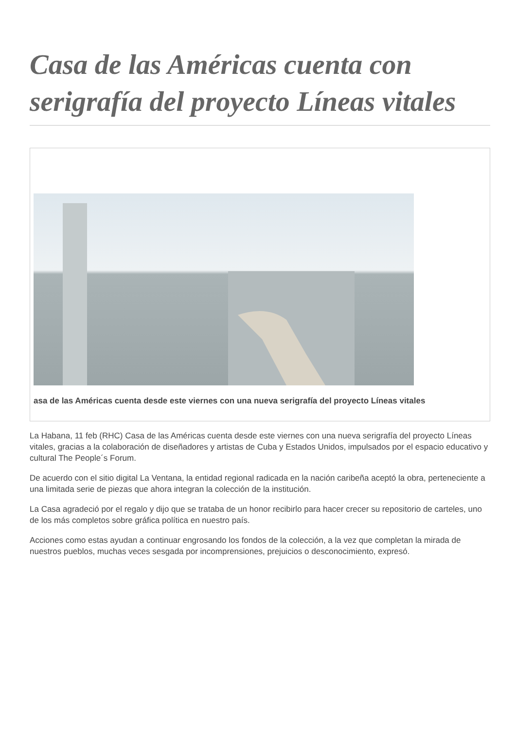Casa de las Américas cuenta con serigrafía del proyecto Líneas vitales
asa de las Américas cuenta desde este viernes con una nueva serigrafía del proyecto Líneas vitales
La Habana, 11 feb (RHC) Casa de las Américas cuenta desde este viernes con una nueva serigrafía del proyecto Líneas vitales, gracias a la colaboración de diseñadores y artistas de Cuba y Estados Unidos, impulsados por el espacio educativo y cultural The People´s Forum.
De acuerdo con el sitio digital La Ventana, la entidad regional radicada en la nación caribeña aceptó la obra, perteneciente a una limitada serie de piezas que ahora integran la colección de la institución.
La Casa agradeció por el regalo y dijo que se trataba de un honor recibirlo para hacer crecer su repositorio de carteles, uno de los más completos sobre gráfica política en nuestro país.
Acciones como estas ayudan a continuar engrosando los fondos de la colección, a la vez que completan la mirada de nuestros pueblos, muchas veces sesgada por incomprensiones, prejuicios o desconocimiento, expresó.